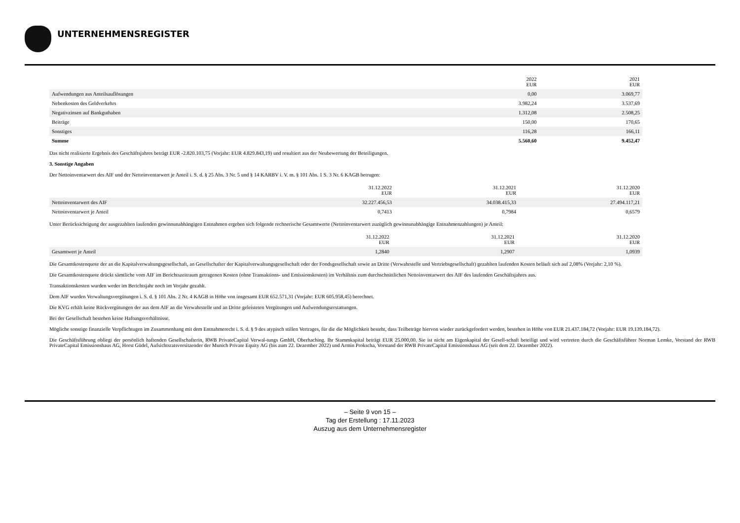UNTERNEHMENSREGISTER
| | 2022 EUR | 2021 EUR |
| --- | --- | --- |
| Aufwendungen aus Anteilsauflösungen | 0,00 | 3.069,77 |
| Nebenkosten des Geldverkehrs | 3.982,24 | 3.537,69 |
| Negativzinsen auf Bankguthaben | 1.312,08 | 2.508,25 |
| Beiträge | 150,00 | 170,65 |
| Sonstiges | 116,28 | 166,11 |
| Summe | 5.560,60 | 9.452,47 |
Das nicht realisierte Ergebnis des Geschäftsjahres beträgt EUR -2.820.103,75 (Vorjahr: EUR 4.829.843,19) und resultiert aus der Neubewertung der Beteiligungen.
3. Sonstige Angaben
Der Nettoinventarwert des AIF und der Nettoinventarwert je Anteil i. S. d. § 25 Abs. 3 Nr. 5 und § 14 KARBV i. V. m. § 101 Abs. 1 S. 3 Nr. 6 KAGB betrugen:
| | 31.12.2022 EUR | 31.12.2021 EUR | 31.12.2020 EUR |
| --- | --- | --- | --- |
| Nettoinventarwert des AIF | 32.227.456,53 | 34.038.415,33 | 27.494.117,21 |
| Nettoinventarwert je Anteil | 0,7413 | 0,7984 | 0,6579 |
Unter Berücksichtigung der ausgezahlten laufenden gewinnunabhängigen Entnahmen ergeben sich folgende rechnerische Gesamtwerte (Nettoinventarwert zuzüglich gewinnunabhängige Entnahmenzahlungen) je Anteil:
| | 31.12.2022 EUR | 31.12.2021 EUR | 31.12.2020 EUR |
| --- | --- | --- | --- |
| Gesamtwert je Anteil | 1,2840 | 1,2907 | 1,0939 |
Die Gesamtkostenquote der an die Kapitalverwaltungsgesellschaft, an Gesellschafter der Kapitalverwaltungsgesellschaft oder der Fondsgesellschaft sowie an Dritte (Verwahrstelle und Vertriebsgesellschaft) gezahlten laufenden Kosten beläuft sich auf 2,08% (Vorjahr: 2,10 %).
Die Gesamtkostenquote drückt sämtliche vom AIF im Berichtszeitraum getragenen Kosten (ohne Transaktions- und Emissionskosten) im Verhältnis zum durchschnittlichen Nettoinventarwert des AIF des laufenden Geschäftsjahres aus.
Transaktionskosten wurden weder im Berichtsjahr noch im Vorjahr gezahlt.
Dem AIF wurden Verwaltungsvergütungen i. S. d. § 101 Abs. 2 Nr. 4 KAGB in Höhe von insgesamt EUR 652.571,31 (Vorjahr: EUR 605.958,45) berechnet.
Die KVG erhält keine Rückvergütungen der aus dem AIF an die Verwahrstelle und an Dritte geleisteten Vergütungen und Aufwendungserstattungen.
Bei der Gesellschaft bestehen keine Haftungsverhältnisse.
Mögliche sonstige finanzielle Verpflichtugen im Zusammenhang mit dem Entnahmerecht i. S. d. § 9 des atypisch stillen Vertrages, für die die Möglichkeit besteht, dass Teilbeträge hiervon wieder zurückgefordert werden, bestehen in Höhe von EUR 21.437.184,72 (Vorjahr: EUR 19.139.184,72).
Die Geschäftsführung obliegt der persönlich haftenden Gesellschafterin, RWB PrivateCapital Verwal-tungs GmbH, Oberhaching. Ihr Stammkapital beträgt EUR 25.000,00. Sie ist nicht am Eigenkapital der Gesell-schaft beteiligt und wird vertreten durch die Geschäftsführer Norman Lemke, Vorstand der RWB PrivateCapital Emissionshaus AG, Horst Güdel, Aufsichtsratsvorsitzender der Munich Private Equity AG (bis zum 22. Dezember 2022) und Armin Prokscha, Vorstand der RWB PrivateCapital Emissionshaus AG (seit dem 22. Dezember 2022).
– Seite 9 von 15 –
Tag der Erstellung : 17.11.2023
Auszug aus dem Unternehmensregister